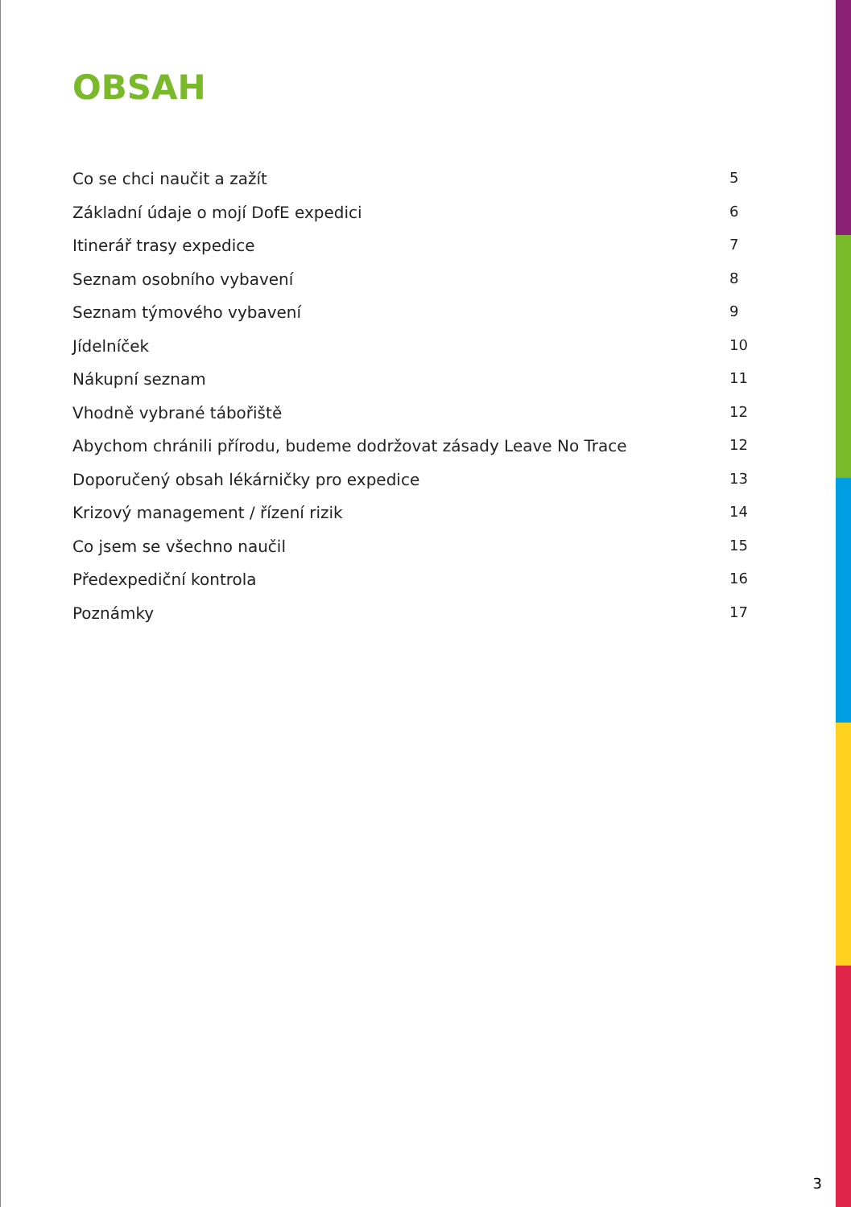OBSAH
Co se chci naučit a zažít 5
Základní údaje o mojí DofE expedici 6
Itinerář trasy expedice 7
Seznam osobního vybavení 8
Seznam týmového vybavení 9
Jídelníček 10
Nákupní seznam 11
Vhodně vybrané tábořiště 12
Abychom chránili přírodu, budeme dodržovat zásady Leave No Trace 12
Doporučený obsah lékárničky pro expedice 13
Krizový management / řízení rizik 14
Co jsem se všechno naučil 15
Předexpediční kontrola 16
Poznámky 17
3